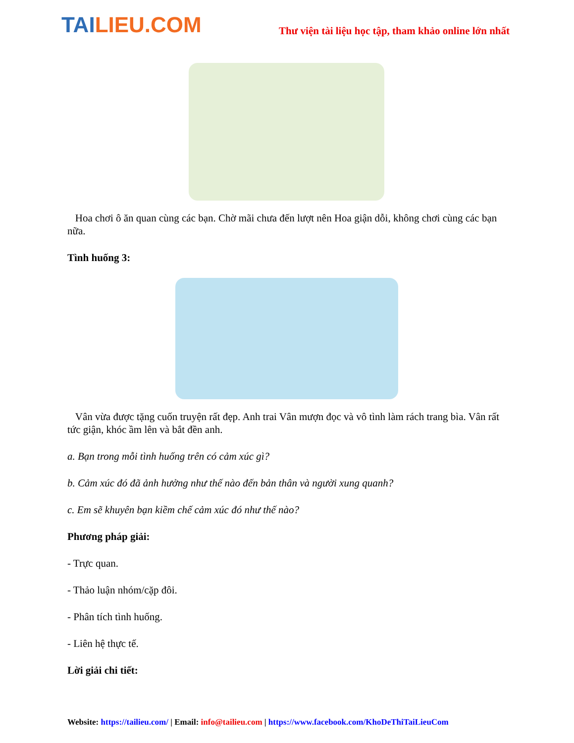TAILIEU.COM
Thư viện tài liệu học tập, tham khảo online lớn nhất
Hoa chơi ô ăn quan cùng các bạn. Chờ mãi chưa đến lượt nên Hoa giận dỗi, không chơi cùng các bạn nữa.
Tình huống 3:
Vân vừa được tặng cuốn truyện rất đẹp. Anh trai Vân mượn đọc và vô tình làm rách trang bìa. Vân rất tức giận, khóc ầm lên và bắt đền anh.
a. Bạn trong mỗi tình huống trên có cảm xúc gì?
b. Cảm xúc đó đã ảnh hưởng như thế nào đến bản thân và người xung quanh?
c. Em sẽ khuyên bạn kiềm chế cảm xúc đó như thế nào?
Phương pháp giải:
- Trực quan.
- Thảo luận nhóm/cặp đôi.
- Phân tích tình huống.
- Liên hệ thực tế.
Lời giải chi tiết:
Website: https://tailieu.com/ | Email: info@tailieu.com | https://www.facebook.com/KhoDeThiTaiLieuCom